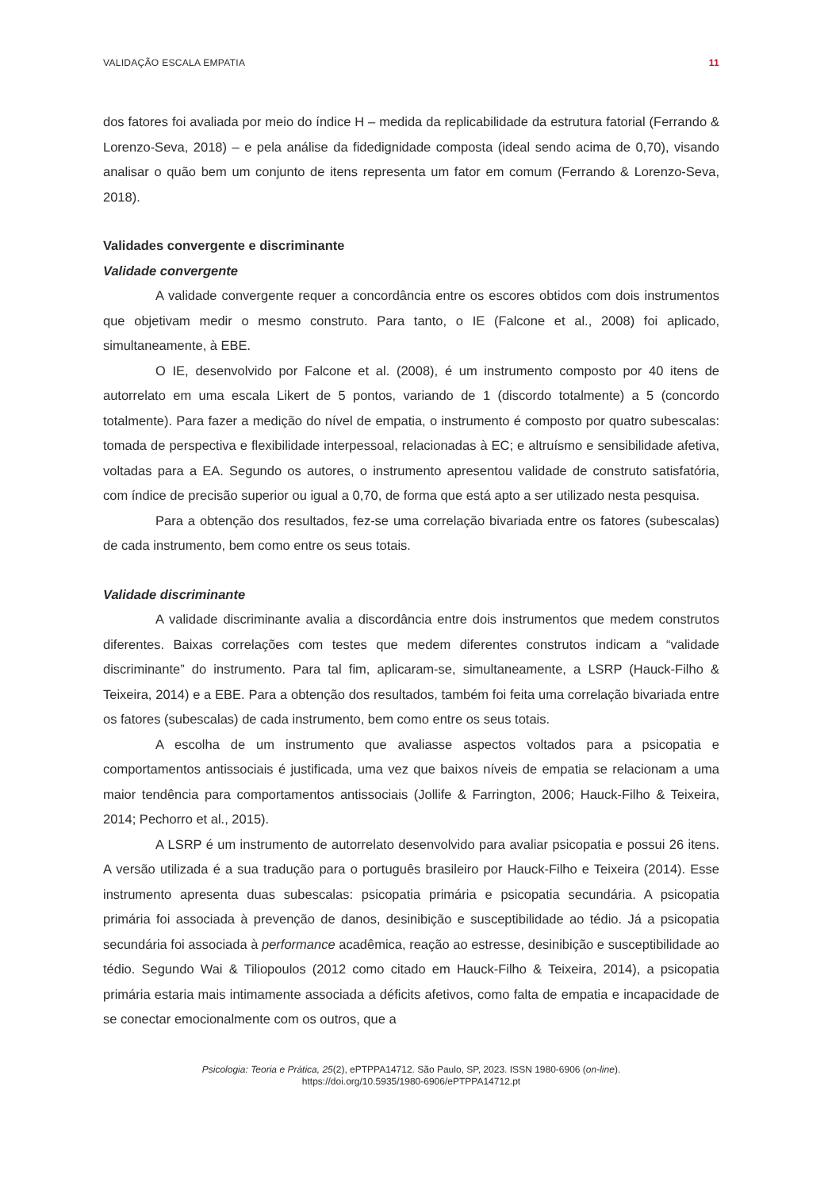VALIDAÇÃO ESCALA EMPATIA 11
dos fatores foi avaliada por meio do índice H – medida da replicabilidade da estrutura fatorial (Ferrando & Lorenzo-Seva, 2018) – e pela análise da fidedignidade composta (ideal sendo acima de 0,70), visando analisar o quão bem um conjunto de itens representa um fator em comum (Ferrando & Lorenzo-Seva, 2018).
Validades convergente e discriminante
Validade convergente
A validade convergente requer a concordância entre os escores obtidos com dois instrumentos que objetivam medir o mesmo construto. Para tanto, o IE (Falcone et al., 2008) foi aplicado, simultaneamente, à EBE.
O IE, desenvolvido por Falcone et al. (2008), é um instrumento composto por 40 itens de autorrelato em uma escala Likert de 5 pontos, variando de 1 (discordo totalmente) a 5 (concordo totalmente). Para fazer a medição do nível de empatia, o instrumento é composto por quatro subescalas: tomada de perspectiva e flexibilidade interpessoal, relacionadas à EC; e altruísmo e sensibilidade afetiva, voltadas para a EA. Segundo os autores, o instrumento apresentou validade de construto satisfatória, com índice de precisão superior ou igual a 0,70, de forma que está apto a ser utilizado nesta pesquisa.
Para a obtenção dos resultados, fez-se uma correlação bivariada entre os fatores (subescalas) de cada instrumento, bem como entre os seus totais.
Validade discriminante
A validade discriminante avalia a discordância entre dois instrumentos que medem construtos diferentes. Baixas correlações com testes que medem diferentes construtos indicam a “validade discriminante” do instrumento. Para tal fim, aplicaram-se, simultaneamente, a LSRP (Hauck-Filho & Teixeira, 2014) e a EBE. Para a obtenção dos resultados, também foi feita uma correlação bivariada entre os fatores (subescalas) de cada instrumento, bem como entre os seus totais.
A escolha de um instrumento que avaliasse aspectos voltados para a psicopatia e comportamentos antissociais é justificada, uma vez que baixos níveis de empatia se relacionam a uma maior tendência para comportamentos antissociais (Jollife & Farrington, 2006; Hauck-Filho & Teixeira, 2014; Pechorro et al., 2015).
A LSRP é um instrumento de autorrelato desenvolvido para avaliar psicopatia e possui 26 itens. A versão utilizada é a sua tradução para o português brasileiro por Hauck-Filho e Teixeira (2014). Esse instrumento apresenta duas subescalas: psicopatia primária e psicopatia secundária. A psicopatia primária foi associada à prevenção de danos, desinibição e susceptibilidade ao tédio. Já a psicopatia secundária foi associada à performance acadêmica, reação ao estresse, desinibição e susceptibilidade ao tédio. Segundo Wai & Tiliopoulos (2012 como citado em Hauck-Filho & Teixeira, 2014), a psicopatia primária estaria mais intimamente associada a déficits afetivos, como falta de empatia e incapacidade de se conectar emocionalmente com os outros, que a
Psicologia: Teoria e Prática, 25(2), ePTPPA14712. São Paulo, SP, 2023. ISSN 1980-6906 (on-line).
https://doi.org/10.5935/1980-6906/ePTPPA14712.pt